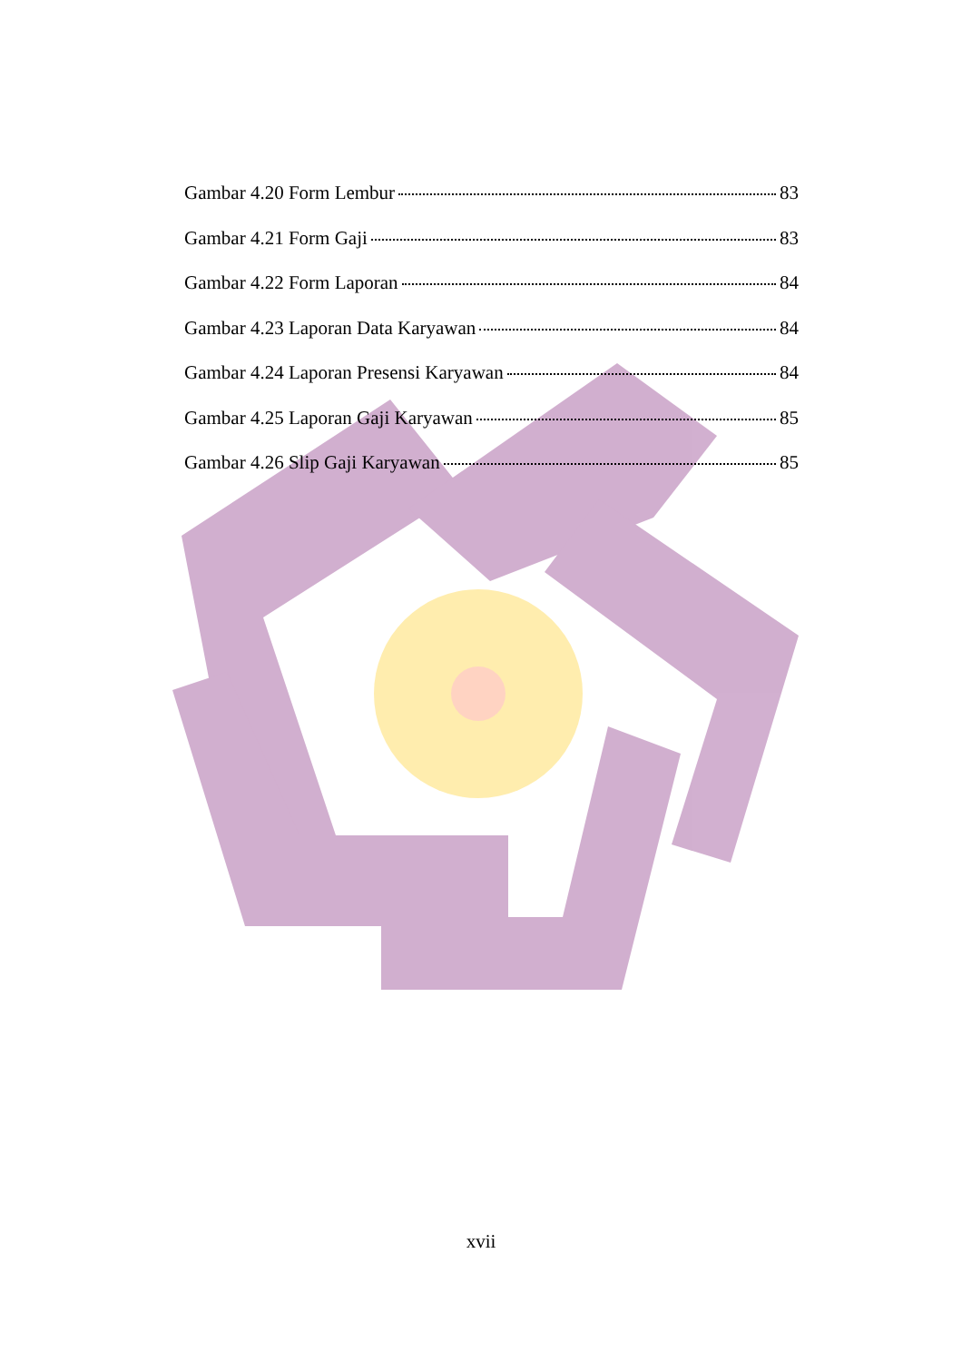Gambar 4.20 Form Lembur 83
Gambar 4.21 Form Gaji 83
Gambar 4.22 Form Laporan 84
Gambar 4.23 Laporan Data Karyawan 84
Gambar 4.24 Laporan Presensi Karyawan 84
Gambar 4.25 Laporan Gaji Karyawan 85
Gambar 4.26 Slip Gaji Karyawan 85
xvii